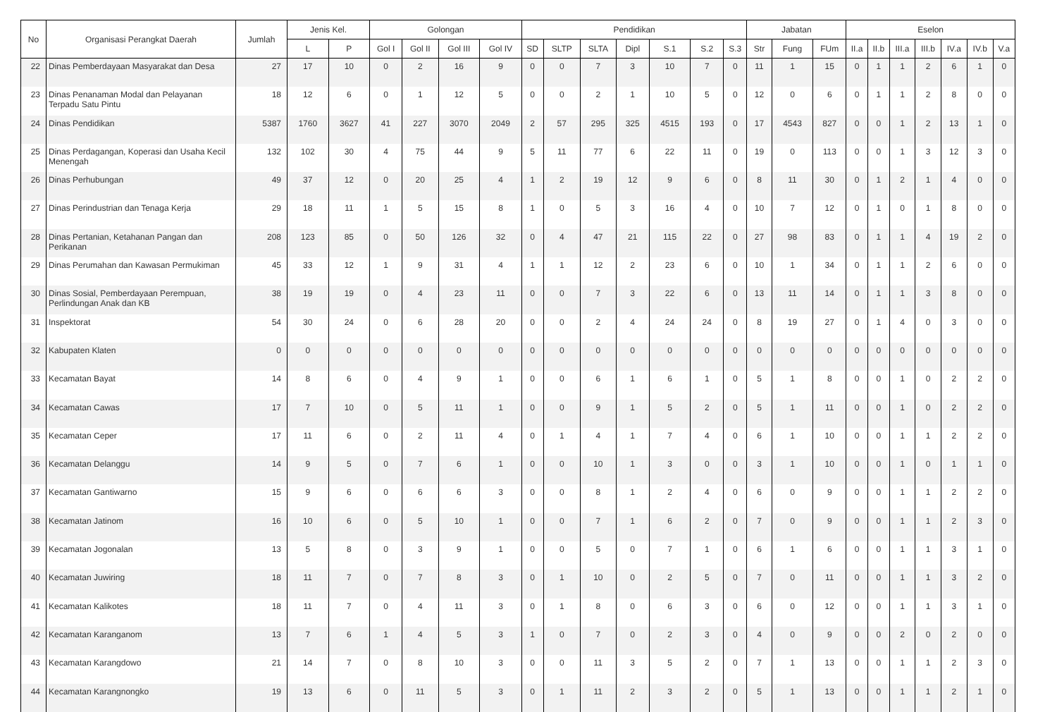| No | Organisasi Perangkat Daerah | Jumlah | Jenis Kel. | | Golongan | | | | Pendidikan | | | | | | | Jabatan | | | Eselon | | | | | | |
| --- | --- | --- | --- | --- | --- | --- | --- | --- | --- | --- | --- | --- | --- | --- | --- | --- | --- | --- | --- | --- | --- | --- | --- | --- | --- |
| | | | L | P | Gol I | Gol II | Gol III | Gol IV | SD | SLTP | SLTA | Dipl | S.1 | S.2 | S.3 | Str | Fung | FUm | II.a | II.b | III.a | III.b | IV.a | IV.b | V.a |
| 22 | Dinas Pemberdayaan Masyarakat dan Desa | 27 | 17 | 10 | 0 | 2 | 16 | 9 | 0 | 0 | 7 | 3 | 10 | 7 | 0 | 11 | 1 | 15 | 0 | 1 | 1 | 2 | 6 | 1 | 0 |
| 23 | Dinas Penanaman Modal dan Pelayanan Terpadu Satu Pintu | 18 | 12 | 6 | 0 | 1 | 12 | 5 | 0 | 0 | 2 | 1 | 10 | 5 | 0 | 12 | 0 | 6 | 0 | 1 | 1 | 2 | 8 | 0 | 0 |
| 24 | Dinas Pendidikan | 5387 | 1760 | 3627 | 41 | 227 | 3070 | 2049 | 2 | 57 | 295 | 325 | 4515 | 193 | 0 | 17 | 4543 | 827 | 0 | 0 | 1 | 2 | 13 | 1 | 0 |
| 25 | Dinas Perdagangan, Koperasi dan Usaha Kecil Menengah | 132 | 102 | 30 | 4 | 75 | 44 | 9 | 5 | 11 | 77 | 6 | 22 | 11 | 0 | 19 | 0 | 113 | 0 | 0 | 1 | 3 | 12 | 3 | 0 |
| 26 | Dinas Perhubungan | 49 | 37 | 12 | 0 | 20 | 25 | 4 | 1 | 2 | 19 | 12 | 9 | 6 | 0 | 8 | 11 | 30 | 0 | 1 | 2 | 1 | 4 | 0 | 0 |
| 27 | Dinas Perindustrian dan Tenaga Kerja | 29 | 18 | 11 | 1 | 5 | 15 | 8 | 1 | 0 | 5 | 3 | 16 | 4 | 0 | 10 | 7 | 12 | 0 | 1 | 0 | 1 | 8 | 0 | 0 |
| 28 | Dinas Pertanian, Ketahanan Pangan dan Perikanan | 208 | 123 | 85 | 0 | 50 | 126 | 32 | 0 | 4 | 47 | 21 | 115 | 22 | 0 | 27 | 98 | 83 | 0 | 1 | 1 | 4 | 19 | 2 | 0 |
| 29 | Dinas Perumahan dan Kawasan Permukiman | 45 | 33 | 12 | 1 | 9 | 31 | 4 | 1 | 1 | 12 | 2 | 23 | 6 | 0 | 10 | 1 | 34 | 0 | 1 | 1 | 2 | 6 | 0 | 0 |
| 30 | Dinas Sosial, Pemberdayaan Perempuan, Perlindungan Anak dan KB | 38 | 19 | 19 | 0 | 4 | 23 | 11 | 0 | 0 | 7 | 3 | 22 | 6 | 0 | 13 | 11 | 14 | 0 | 1 | 1 | 3 | 8 | 0 | 0 |
| 31 | Inspektorat | 54 | 30 | 24 | 0 | 6 | 28 | 20 | 0 | 0 | 2 | 4 | 24 | 24 | 0 | 8 | 19 | 27 | 0 | 1 | 4 | 0 | 3 | 0 | 0 |
| 32 | Kabupaten Klaten | 0 | 0 | 0 | 0 | 0 | 0 | 0 | 0 | 0 | 0 | 0 | 0 | 0 | 0 | 0 | 0 | 0 | 0 | 0 | 0 | 0 | 0 | 0 | 0 |
| 33 | Kecamatan Bayat | 14 | 8 | 6 | 0 | 4 | 9 | 1 | 0 | 0 | 6 | 1 | 6 | 1 | 0 | 5 | 1 | 8 | 0 | 0 | 1 | 0 | 2 | 2 | 0 |
| 34 | Kecamatan Cawas | 17 | 7 | 10 | 0 | 5 | 11 | 1 | 0 | 0 | 9 | 1 | 5 | 2 | 0 | 5 | 1 | 11 | 0 | 0 | 1 | 0 | 2 | 2 | 0 |
| 35 | Kecamatan Ceper | 17 | 11 | 6 | 0 | 2 | 11 | 4 | 0 | 1 | 4 | 1 | 7 | 4 | 0 | 6 | 1 | 10 | 0 | 0 | 1 | 1 | 2 | 2 | 0 |
| 36 | Kecamatan Delanggu | 14 | 9 | 5 | 0 | 7 | 6 | 1 | 0 | 0 | 10 | 1 | 3 | 0 | 0 | 3 | 1 | 10 | 0 | 0 | 1 | 0 | 1 | 1 | 0 |
| 37 | Kecamatan Gantiwarno | 15 | 9 | 6 | 0 | 6 | 6 | 3 | 0 | 0 | 8 | 1 | 2 | 4 | 0 | 6 | 0 | 9 | 0 | 0 | 1 | 1 | 2 | 2 | 0 |
| 38 | Kecamatan Jatinom | 16 | 10 | 6 | 0 | 5 | 10 | 1 | 0 | 0 | 7 | 1 | 6 | 2 | 0 | 7 | 0 | 9 | 0 | 0 | 1 | 1 | 2 | 3 | 0 |
| 39 | Kecamatan Jogonalan | 13 | 5 | 8 | 0 | 3 | 9 | 1 | 0 | 0 | 5 | 0 | 7 | 1 | 0 | 6 | 1 | 6 | 0 | 0 | 1 | 1 | 3 | 1 | 0 |
| 40 | Kecamatan Juwiring | 18 | 11 | 7 | 0 | 7 | 8 | 3 | 0 | 1 | 10 | 0 | 2 | 5 | 0 | 7 | 0 | 11 | 0 | 0 | 1 | 1 | 3 | 2 | 0 |
| 41 | Kecamatan Kalikotes | 18 | 11 | 7 | 0 | 4 | 11 | 3 | 0 | 1 | 8 | 0 | 6 | 3 | 0 | 6 | 0 | 12 | 0 | 0 | 1 | 1 | 3 | 1 | 0 |
| 42 | Kecamatan Karanganom | 13 | 7 | 6 | 1 | 4 | 5 | 3 | 1 | 0 | 7 | 0 | 2 | 3 | 0 | 4 | 0 | 9 | 0 | 0 | 2 | 0 | 2 | 0 | 0 |
| 43 | Kecamatan Karangdowo | 21 | 14 | 7 | 0 | 8 | 10 | 3 | 0 | 0 | 11 | 3 | 5 | 2 | 0 | 7 | 1 | 13 | 0 | 0 | 1 | 1 | 2 | 3 | 0 |
| 44 | Kecamatan Karangnongko | 19 | 13 | 6 | 0 | 11 | 5 | 3 | 0 | 1 | 11 | 2 | 3 | 2 | 0 | 5 | 1 | 13 | 0 | 0 | 1 | 1 | 2 | 1 | 0 |